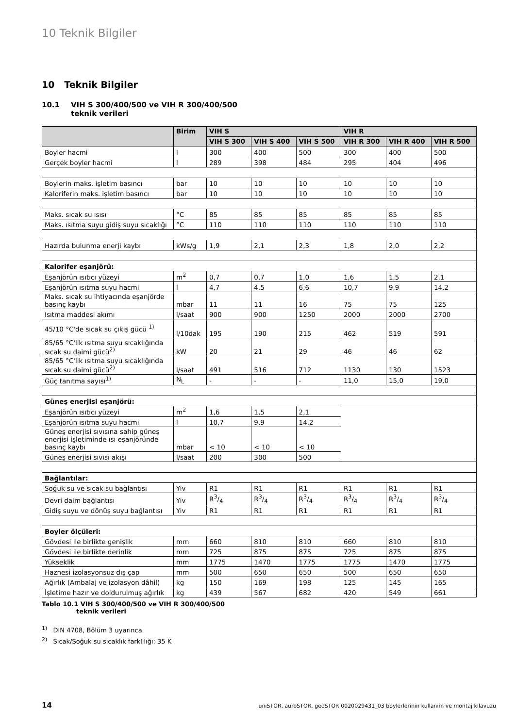10 Teknik Bilgiler
10 Teknik Bilgiler
10.1 VIH S 300/400/500 ve VIH R 300/400/500
teknik verileri
| | Birim | VIH S | | | VIH R | | |
| --- | --- | --- | --- | --- | --- | --- | --- |
| | | VIH S 300 | VIH S 400 | VIH S 500 | VIH R 300 | VIH R 400 | VIH R 500 |
| Boyler hacmi | l | 300 | 400 | 500 | 300 | 400 | 500 |
| Gerçek boyler hacmi | l | 289 | 398 | 484 | 295 | 404 | 496 |
| Boylerin maks. işletim basıncı | bar | 10 | 10 | 10 | 10 | 10 | 10 |
| Kaloriferin maks. işletim basıncı | bar | 10 | 10 | 10 | 10 | 10 | 10 |
| Maks. sıcak su ısısı | °C | 85 | 85 | 85 | 85 | 85 | 85 |
| Maks. ısıtma suyu gidiş suyu sıcaklığı | °C | 110 | 110 | 110 | 110 | 110 | 110 |
| Hazırda bulunma enerji kaybı | kWs/g | 1,9 | 2,1 | 2,3 | 1,8 | 2,0 | 2,2 |
| Kalorifer eşanjörü: | | | | | | | |
| Eşanjörün ısıtıcı yüzeyi | m<sup>2</sup> | 0,7 | 0,7 | 1,0 | 1,6 | 1,5 | 2,1 |
| Eşanjörün ısıtma suyu hacmi | l | 4,7 | 4,5 | 6,6 | 10,7 | 9,9 | 14,2 |
| Maks. sıcak su ihtiyacında eşanjörde basınç kaybı | mbar | 11 | 11 | 16 | 75 | 75 | 125 |
| Isıtma maddesi akımı | l/saat | 900 | 900 | 1250 | 2000 | 2000 | 2700 |
| 45/10 °C'de sıcak su çıkış gücü <sup>1)</sup> | l/10dak | 195 | 190 | 215 | 462 | 519 | 591 |
| 85/65 °C'lik ısıtma suyu sıcaklığında sıcak su daimi gücü<sup>2)</sup> | kW | 20 | 21 | 29 | 46 | 46 | 62 |
| 85/65 °C'lik ısıtma suyu sıcaklığında sıcak su daimi gücü<sup>2)</sup> | l/saat | 491 | 516 | 712 | 1130 | 130 | 1523 |
| Güç tanıtma sayısı<sup>1)</sup> | N<sub>L</sub> | - | - | - | 11,0 | 15,0 | 19,0 |
| Güneş enerjisi eşanjörü: | | | | | | | |
| Eşanjörün ısıtıcı yüzeyi | m<sup>2</sup> | 1,6 | 1,5 | 2,1 | | | |
| Eşanjörün ısıtma suyu hacmi | l | 10,7 | 9,9 | 14,2 | | | |
| Güneş enerjisi sıvısına sahip güneş enerjisi işletiminde ısı eşanjöründe basınç kaybı | mbar | < 10 | < 10 | < 10 | | | |
| Güneş enerjisi sıvısı akışı | l/saat | 200 | 300 | 500 | | | |
| Bağlantılar: | | | | | | | |
| Soğuk su ve sıcak su bağlantısı | Yiv | R1 | R1 | R1 | R1 | R1 | R1 |
| Devri daim bağlantısı | Yiv | R3/4 | R3/4 | R3/4 | R3/4 | R3/4 | R3/4 |
| Gidiş suyu ve dönüş suyu bağlantısı | Yiv | R1 | R1 | R1 | R1 | R1 | R1 |
| Boyler ölçüleri: | | | | | | | |
| Gövdesi ile birlikte genişlik | mm | 660 | 810 | 810 | 660 | 810 | 810 |
| Gövdesi ile birlikte derinlik | mm | 725 | 875 | 875 | 725 | 875 | 875 |
| Yükseklik | mm | 1775 | 1470 | 1775 | 1775 | 1470 | 1775 |
| Haznesi izolasyonsuz dış çap | mm | 500 | 650 | 650 | 500 | 650 | 650 |
| Ağırlık (Ambalaj ve izolasyon dâhil) | kg | 150 | 169 | 198 | 125 | 145 | 165 |
| İşletime hazır ve doldurulmuş ağırlık | kg | 439 | 567 | 682 | 420 | 549 | 661 |
Tablo 10.1 VIH S 300/400/500 ve VIH R 300/400/500
teknik verileri
<sup>1)</sup> DIN 4708, Bölüm 3 uyarınca
<sup>2)</sup> Sıcak/Soğuk su sıcaklık farklılığı: 35 K
14 uniSTOR, auroSTOR, geoSTOR 0020029431_03 boylerlerinin kullanım ve montaj kılavuzu